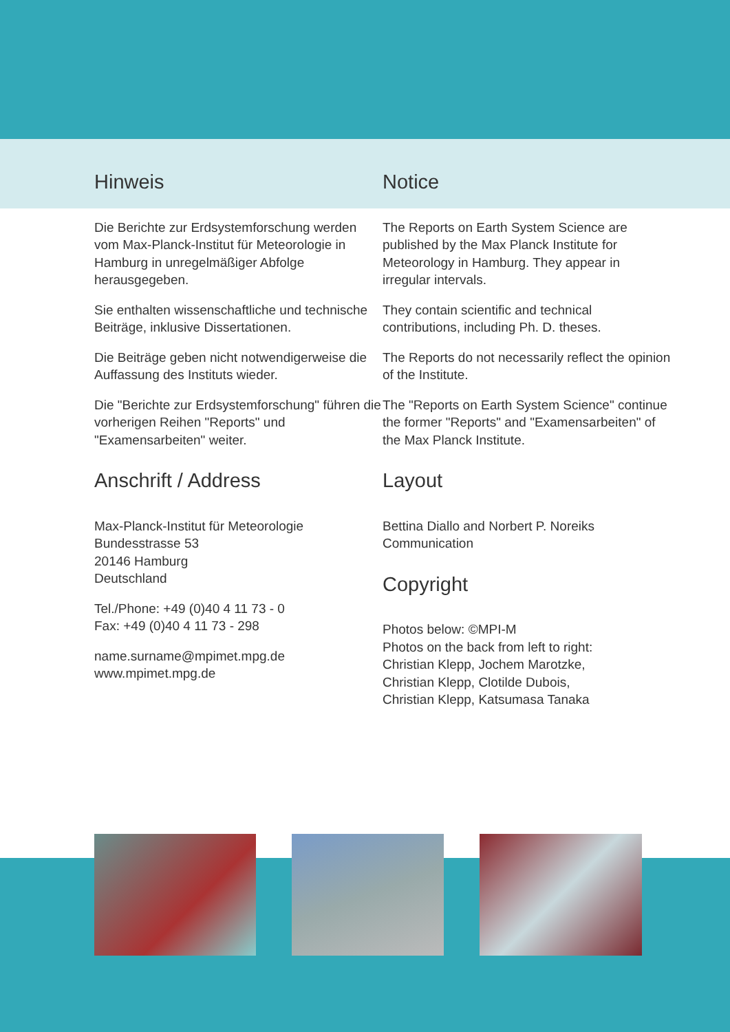Hinweis
Die Berichte zur Erdsystemforschung werden vom Max-Planck-Institut für Meteorologie in Hamburg in unregelmäßiger Abfolge herausgegeben.
Sie enthalten wissenschaftliche und technische Beiträge, inklusive Dissertationen.
Die Beiträge geben nicht notwendigerweise die Auffassung des Instituts wieder.
Die "Berichte zur Erdsystemforschung" führen die vorherigen Reihen "Reports" und "Examensarbeiten" weiter.
Anschrift / Address
Max-Planck-Institut für Meteorologie
Bundesstrasse 53
20146 Hamburg
Deutschland
Tel./Phone: +49 (0)40 4 11 73 - 0
Fax: +49 (0)40 4 11 73 - 298
name.surname@mpimet.mpg.de
www.mpimet.mpg.de
Notice
The Reports on Earth System Science are published by the Max Planck Institute for Meteorology in Hamburg. They appear in irregular intervals.
They contain scientific and technical contributions, including Ph. D. theses.
The Reports do not necessarily reflect the opinion of the Institute.
The "Reports on Earth System Science" continue the former "Reports" and "Examensarbeiten" of the Max Planck Institute.
Layout
Bettina Diallo and Norbert P. Noreiks
Communication
Copyright
Photos below: ©MPI-M
Photos on the back from left to right:
Christian Klepp, Jochem Marotzke,
Christian Klepp, Clotilde Dubois,
Christian Klepp, Katsumasa Tanaka